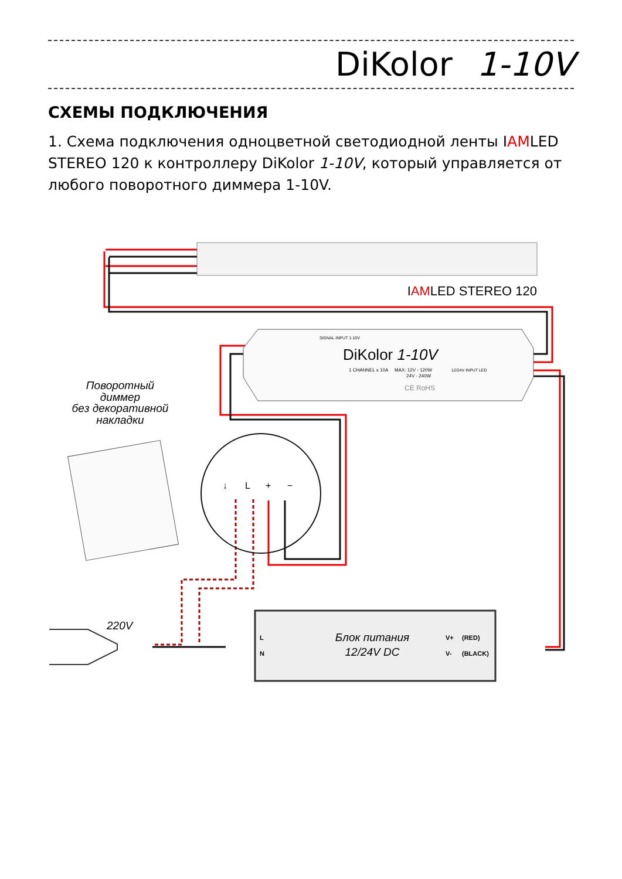DiKolor 1-10V
СХЕМЫ ПОДКЛЮЧЕНИЯ
1. Схема подключения одноцветной светодиодной ленты IAMLED STEREO 120 к контроллеру DiKolor 1-10V, который управляется от любого поворотного диммера 1-10V.
IAMLED STEREO 120
DiKolor 1-10V
1 CHANNEL x 10A
MAX: 12V - 120W
24V - 240W
CE RoHS
SIGNAL INPUT 1-10V
12/24V INPUT LED
Поворотный
диммер
без декоративной
накладки
↓
L
+
−
220V
L
N
Блок питания
12/24V DC
V+
(RED)
V-
(BLACK)